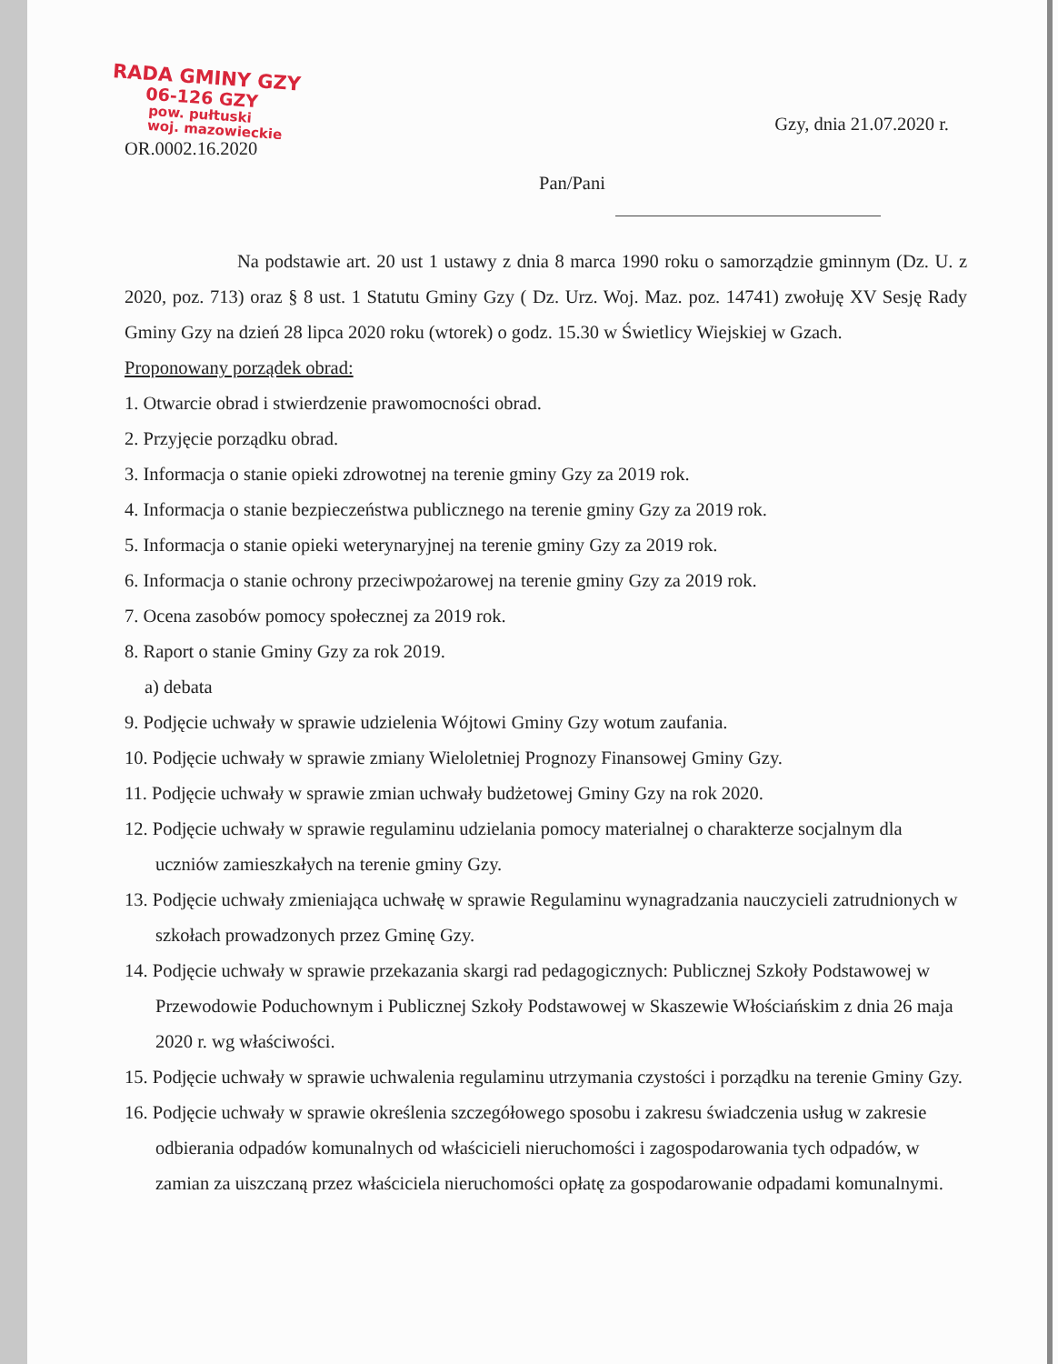RADA GMINY GZY
06-126 GZY
pow. pułtuski
woj. mazowieckie
OR.0002.16.2020
Gzy, dnia 21.07.2020 r.
Pan/Pani
Na podstawie art. 20 ust 1 ustawy z dnia 8 marca 1990 roku o samorządzie gminnym (Dz. U. z 2020, poz. 713) oraz § 8 ust. 1 Statutu Gminy Gzy ( Dz. Urz. Woj. Maz. poz. 14741) zwołuję XV Sesję Rady Gminy Gzy na dzień 28 lipca 2020 roku (wtorek) o godz. 15.30 w Świetlicy Wiejskiej w Gzach.
Proponowany porządek obrad:
1. Otwarcie obrad i stwierdzenie prawomocności obrad.
2. Przyjęcie porządku obrad.
3. Informacja o stanie opieki zdrowotnej na terenie gminy Gzy za 2019 rok.
4. Informacja o stanie bezpieczeństwa publicznego na terenie gminy Gzy za 2019 rok.
5. Informacja o stanie opieki weterynaryjnej na terenie gminy Gzy za 2019 rok.
6. Informacja o stanie ochrony przeciwpożarowej na terenie gminy Gzy za 2019 rok.
7. Ocena zasobów pomocy społecznej za 2019 rok.
8. Raport o stanie Gminy Gzy za rok 2019.
a) debata
9. Podjęcie uchwały w sprawie udzielenia Wójtowi Gminy Gzy wotum zaufania.
10. Podjęcie uchwały w sprawie zmiany Wieloletniej Prognozy Finansowej Gminy Gzy.
11. Podjęcie uchwały w sprawie zmian uchwały budżetowej Gminy Gzy na rok 2020.
12. Podjęcie uchwały w sprawie regulaminu udzielania pomocy materialnej o charakterze socjalnym dla uczniów zamieszkałych na terenie gminy Gzy.
13. Podjęcie uchwały zmieniająca uchwałę w sprawie Regulaminu wynagradzania nauczycieli zatrudnionych w szkołach prowadzonych przez Gminę Gzy.
14. Podjęcie uchwały w sprawie przekazania skargi rad pedagogicznych: Publicznej Szkoły Podstawowej w Przewodowie Poduchownym i Publicznej Szkoły Podstawowej w Skaszewie Włościańskim z dnia 26 maja 2020 r. wg właściwości.
15. Podjęcie uchwały w sprawie uchwalenia regulaminu utrzymania czystości i porządku na terenie Gminy Gzy.
16. Podjęcie uchwały w sprawie określenia szczegółowego sposobu i zakresu świadczenia usług w zakresie odbierania odpadów komunalnych od właścicieli nieruchomości i zagospodarowania tych odpadów, w zamian za uiszczaną przez właściciela nieruchomości opłatę za gospodarowanie odpadami komunalnymi.